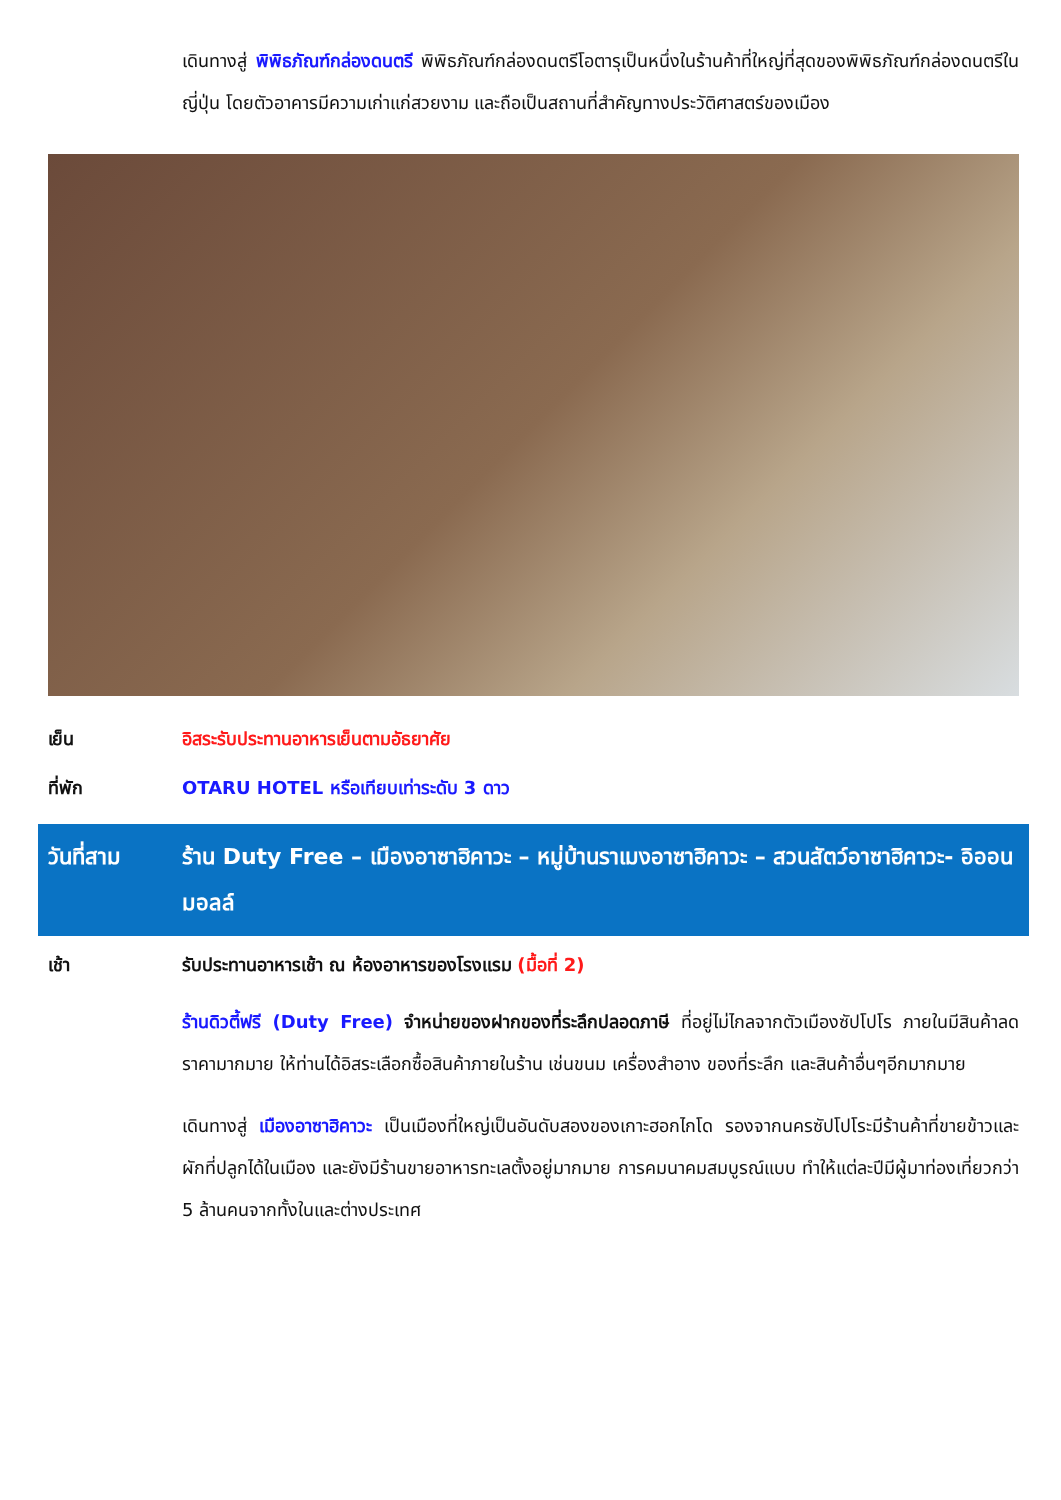เดินทางสู่ พิพิธภัณฑ์กล่องดนตรี พิพิธภัณฑ์กล่องดนตรีโอตารุเป็นหนึ่งในร้านค้าที่ใหญ่ที่สุดของพิพิธภัณฑ์กล่องดนตรีในญี่ปุ่น โดยตัวอาคารมีความเก่าแก่สวยงาม และถือเป็นสถานที่สำคัญทางประวัติศาสตร์ของเมือง
เย็น อิสระรับประทานอาหารเย็นตามอัธยาศัย
ที่พัก OTARU HOTEL หรือเทียบเท่าระดับ 3 ดาว
วันที่สาม ร้าน Duty Free – เมืองอาซาฮิคาวะ – หมู่บ้านราเมงอาซาฮิคาวะ – สวนสัตว์อาซาฮิคาวะ- อิออน มอลล์
เช้า รับประทานอาหารเช้า ณ ห้องอาหารของโรงแรม (มื้อที่ 2)
ร้านดิวตี้ฟรี (Duty Free) จำหน่ายของฝากของที่ระลึกปลอดภาษี ที่อยู่ไม่ไกลจากตัวเมืองซัปโปโร ภายในมีสินค้าลดราคามากมาย ให้ท่านได้อิสระเลือกซื้อสินค้าภายในร้าน เช่นขนม เครื่องสำอาง ของที่ระลึก และสินค้าอื่นๆอีกมากมาย
เดินทางสู่ เมืองอาซาฮิคาวะ เป็นเมืองที่ใหญ่เป็นอันดับสองของเกาะฮอกไกโด รองจากนครซัปโปโระมีร้านค้าที่ขายข้าวและผักที่ปลูกได้ในเมือง และยังมีร้านขายอาหารทะเลตั้งอยู่มากมาย การคมนาคมสมบูรณ์แบบ ทำให้แต่ละปีมีผู้มาท่องเที่ยวกว่า 5 ล้านคนจากทั้งในและต่างประเทศ